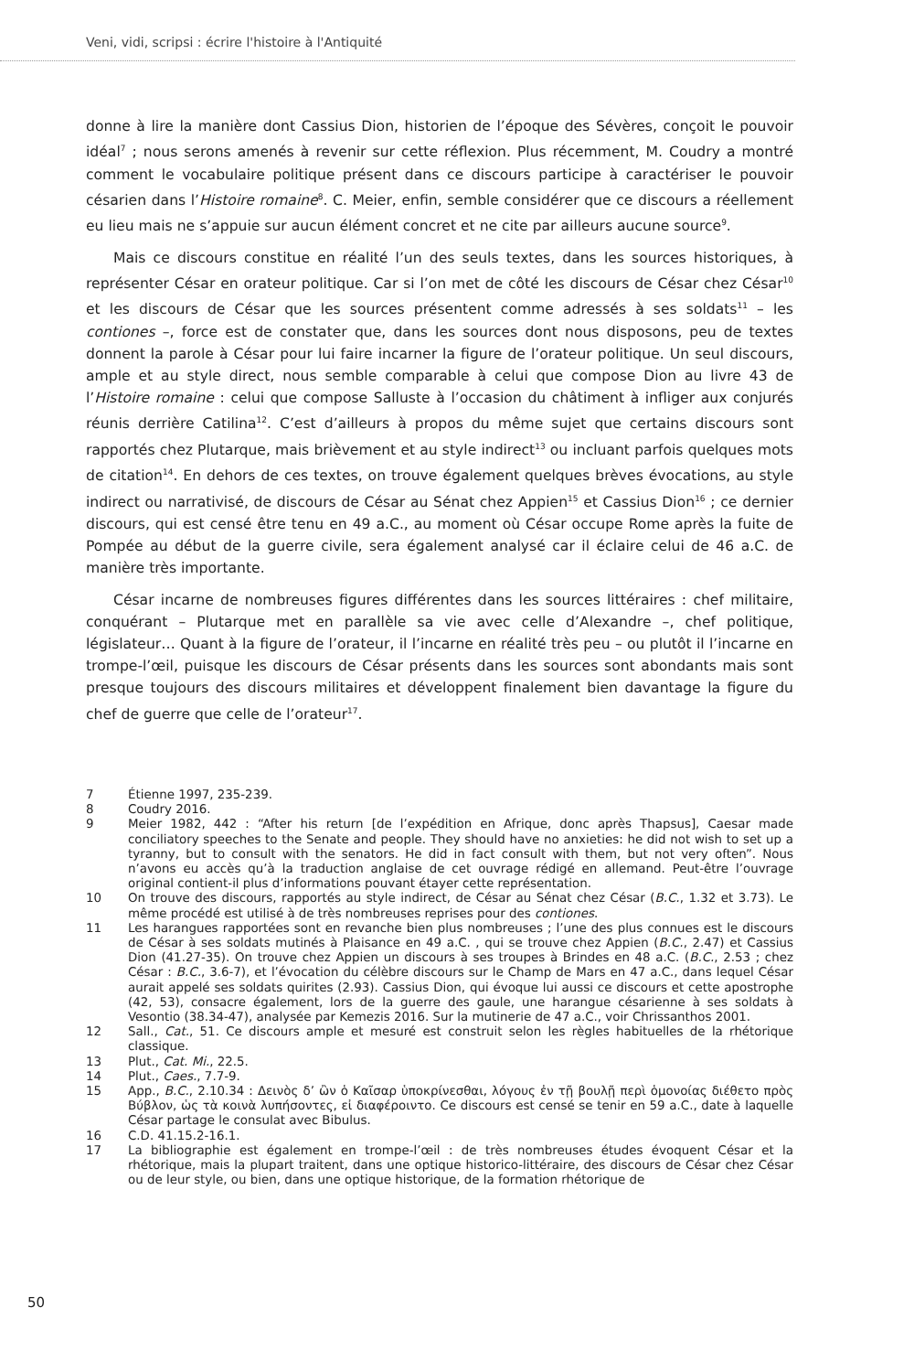Veni, vidi, scripsi : écrire l'histoire à l'Antiquité
donne à lire la manière dont Cassius Dion, historien de l’époque des Sévères, conçoit le pouvoir idéal<sup>7</sup> ; nous serons amenés à revenir sur cette réflexion. Plus récemment, M. Coudry a montré comment le vocabulaire politique présent dans ce discours participe à caractériser le pouvoir césarien dans l’Histoire romaine<sup>8</sup>. C. Meier, enfin, semble considérer que ce discours a réellement eu lieu mais ne s’appuie sur aucun élément concret et ne cite par ailleurs aucune source<sup>9</sup>.
Mais ce discours constitue en réalité l’un des seuls textes, dans les sources historiques, à représenter César en orateur politique. Car si l’on met de côté les discours de César chez César<sup>10</sup> et les discours de César que les sources présentent comme adressés à ses soldats<sup>11</sup> – les contiones –, force est de constater que, dans les sources dont nous disposons, peu de textes donnent la parole à César pour lui faire incarner la figure de l’orateur politique. Un seul discours, ample et au style direct, nous semble comparable à celui que compose Dion au livre 43 de l’Histoire romaine : celui que compose Salluste à l’occasion du châtiment à infliger aux conjurés réunis derrière Catilina<sup>12</sup>. C’est d’ailleurs à propos du même sujet que certains discours sont rapportés chez Plutarque, mais brièvement et au style indirect<sup>13</sup> ou incluant parfois quelques mots de citation<sup>14</sup>. En dehors de ces textes, on trouve également quelques brèves évocations, au style indirect ou narrativisé, de discours de César au Sénat chez Appien<sup>15</sup> et Cassius Dion<sup>16</sup> ; ce dernier discours, qui est censé être tenu en 49 a.C., au moment où César occupe Rome après la fuite de Pompée au début de la guerre civile, sera également analysé car il éclaire celui de 46 a.C. de manière très importante.
César incarne de nombreuses figures différentes dans les sources littéraires : chef militaire, conquérant – Plutarque met en parallèle sa vie avec celle d’Alexandre –, chef politique, législateur… Quant à la figure de l’orateur, il l’incarne en réalité très peu – ou plutôt il l’incarne en trompe-l’œil, puisque les discours de César présents dans les sources sont abondants mais sont presque toujours des discours militaires et développent finalement bien davantage la figure du chef de guerre que celle de l’orateur<sup>17</sup>.
7 Étienne 1997, 235-239.
8 Coudry 2016.
9 Meier 1982, 442 : “After his return [de l’expédition en Afrique, donc après Thapsus], Caesar made conciliatory speeches to the Senate and people. They should have no anxieties: he did not wish to set up a tyranny, but to consult with the senators. He did in fact consult with them, but not very often”. Nous n’avons eu accès qu’à la traduction anglaise de cet ouvrage rédigé en allemand. Peut-être l’ouvrage original contient-il plus d’informations pouvant étayer cette représentation.
10 On trouve des discours, rapportés au style indirect, de César au Sénat chez César (B.C., 1.32 et 3.73). Le même procédé est utilisé à de très nombreuses reprises pour des contiones.
11 Les harangues rapportées sont en revanche bien plus nombreuses ; l’une des plus connues est le discours de César à ses soldats mutinés à Plaisance en 49 a.C. , qui se trouve chez Appien (B.C., 2.47) et Cassius Dion (41.27-35). On trouve chez Appien un discours à ses troupes à Brindes en 48 a.C. (B.C., 2.53 ; chez César : B.C., 3.6-7), et l’évocation du célèbre discours sur le Champ de Mars en 47 a.C., dans lequel César aurait appelé ses soldats quirites (2.93). Cassius Dion, qui évoque lui aussi ce discours et cette apostrophe (42, 53), consacre également, lors de la guerre des gaule, une harangue césarienne à ses soldats à Vesontio (38.34-47), analysée par Kemezis 2016. Sur la mutinerie de 47 a.C., voir Chrissanthos 2001.
12 Sall., Cat., 51. Ce discours ample et mesuré est construit selon les règles habituelles de la rhétorique classique.
13 Plut., Cat. Mi., 22.5.
14 Plut., Caes., 7.7-9.
15 App., B.C., 2.10.34 : Δεινὸς δ’ ὢν ὁ Καῖσαρ ὑποκρίνεσθαι, λόγους ἐν τῇ βουλῇ περὶ ὁμονοίας διέθετο πρὸς Βύβλον, ὡς τὰ κοινὰ λυπήσοντες, εἰ διαφέροιντο. Ce discours est censé se tenir en 59 a.C., date à laquelle César partage le consulat avec Bibulus.
16 C.D. 41.15.2-16.1.
17 La bibliographie est également en trompe-l’œil : de très nombreuses études évoquent César et la rhétorique, mais la plupart traitent, dans une optique historico-littéraire, des discours de César chez César ou de leur style, ou bien, dans une optique historique, de la formation rhétorique de
50